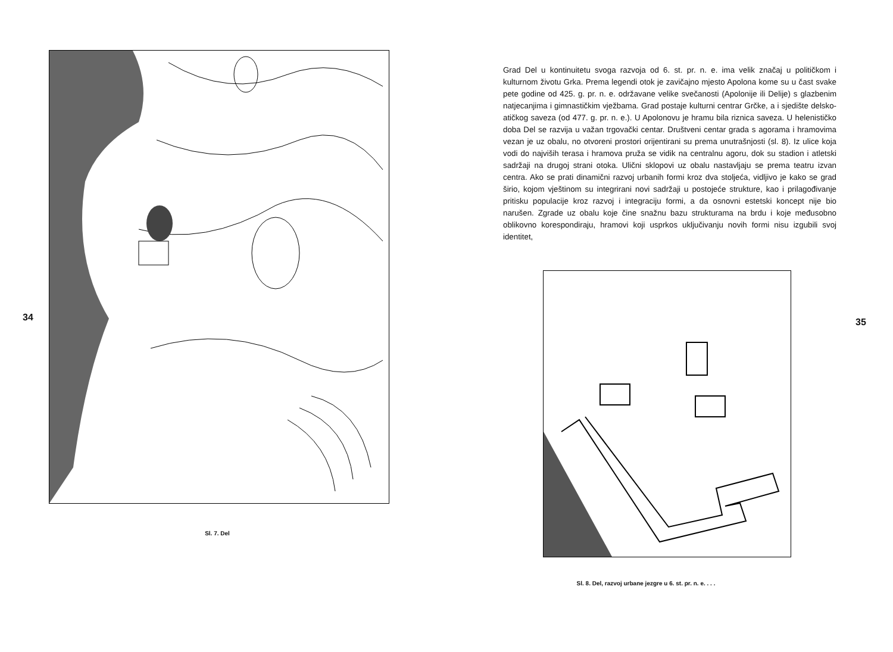34
Sl. 7. Del
Grad Del u kontinuitetu svoga razvoja od 6. st. pr. n. e. ima velik značaj u političkom i kulturnom životu Grka. Prema legendi otok je zavičajno mjesto Apolona kome su u čast svake pete godine od 425. g. pr. n. e. održavane velike svečanosti (Apolonije ili Delije) s glazbenim natjecanjima i gimnastičkim vježbama. Grad postaje kulturni centrar Grčke, a i sjedište delsko-atičkog saveza (od 477. g. pr. n. e.). U Apolonovu je hramu bila riznica saveza. U helenističko doba Del se razvija u važan trgovački centar. Društveni centar grada s agorama i hramovima vezan je uz obalu, no otvoreni prostori orijentirani su prema unutrašnjosti (sl. 8). Iz ulice koja vodi do najviših terasa i hramova pruža se vidik na centralnu agoru, dok su stadion i atletski sadržaji na drugoj strani otoka. Ulični sklopovi uz obalu nastavljaju se prema teatru izvan centra. Ako se prati dinamični razvoj urbanih formi kroz dva stoljeća, vidljivo je kako se grad širio, kojom vještinom su integrirani novi sadržaji u postojeće strukture, kao i prilagođivanje pritisku populacije kroz razvoj i integraciju formi, a da osnovni estetski koncept nije bio narušen. Zgrade uz obalu koje čine snažnu bazu strukturama na brdu i koje međusobno oblikovno korespondiraju, hramovi koji usprkos uključivanju novih formi nisu izgubili svoj identitet,
35
Sl. 8. Del, razvoj urbane jezgre u 6. st. pr. n. e. . . .